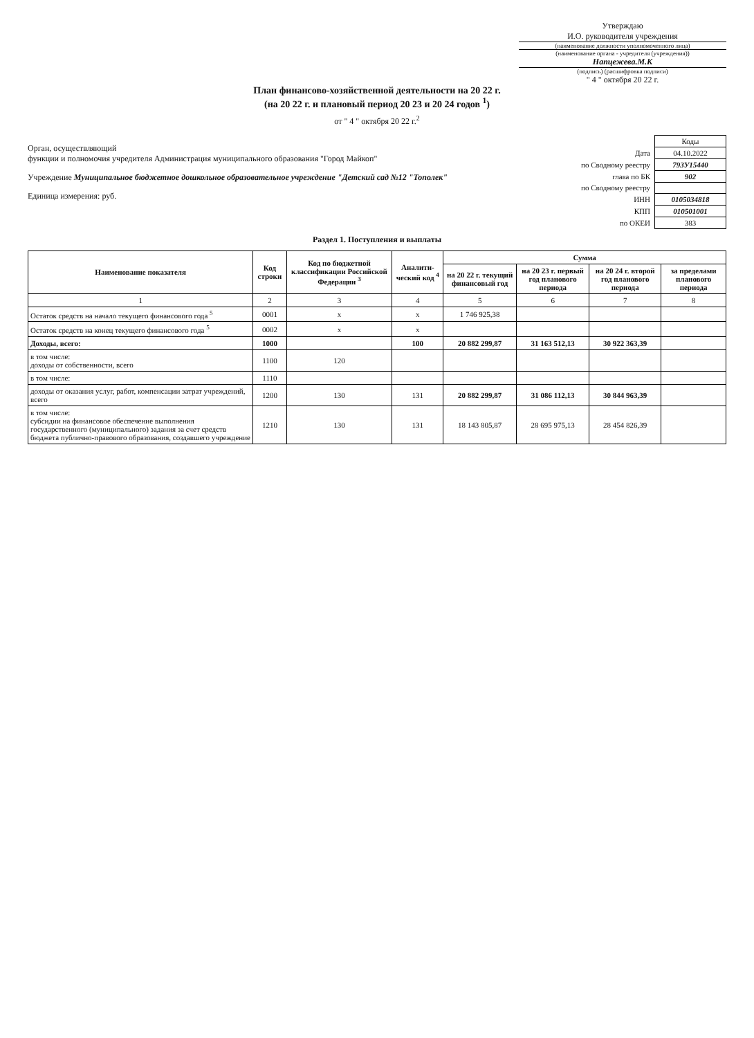Утверждаю
И.О. руководителя учреждения
(наименование должности уполномоченного лица)
(наименование органа - учредителя (учреждения))
Напцежева.М.К
(подпись) (расшифровка подписи)
" 4 " октября 20 22 г.
План финансово-хозяйственной деятельности на 20 22 г.
(на 20 22 г. и плановый период 20 23 и 20 24 годов <sup>1</sup>)
от " 4 " октября 20 22 г.<sup>2</sup>
Орган, осуществляющий
функции и полномочия учредителя Администрация муниципального образования "Город Майкоп"
Учреждение Муниципальное бюджетное дошкольное образовательное учреждение "Детский сад №12 "Тополек"
Единица измерения: руб.
| | Коды |
| Дата | 04.10.2022 |
| по Сводному реестру | 793У15440 |
| глава по БК | 902 |
| по Сводному реестру | |
| ИНН | 0105034818 |
| КПП | 010501001 |
| по ОКЕИ | 383 |
Раздел 1. Поступления и выплаты
| Наименование показателя | Код строки | Код по бюджетной классификации Российской Федерации <sup>3</sup> | Аналити-ческий код <sup>4</sup> | Сумма | | | |
| --- | --- | --- | --- | --- | --- | --- | --- |
| | | | | на 20 22 г. текущий финансовый год | на 20 23 г. первый год планового периода | на 20 24 г. второй год планового периода | за пределами планового периода |
| 1 | 2 | 3 | 4 | 5 | 6 | 7 | 8 |
| Остаток средств на начало текущего финансового года <sup>5</sup> | 0001 | x | x | 1 746 925,38 | | | |
| Остаток средств на конец текущего финансового года <sup>5</sup> | 0002 | x | x | | | | |
| Доходы, всего: | 1000 | | 100 | 20 882 299,87 | 31 163 512,13 | 30 922 363,39 | |
| в том числе: доходы от собственности, всего | 1100 | 120 | | | | | |
| в том числе: | 1110 | | | | | | |
| доходы от оказания услуг, работ, компенсации затрат учреждений, всего | 1200 | 130 | 131 | 20 882 299,87 | 31 086 112,13 | 30 844 963,39 | |
| в том числе: субсидии на финансовое обеспечение выполнения государственного (муниципального) задания за счет средств бюджета публично-правового образования, создавшего учреждение | 1210 | 130 | 131 | 18 143 805,87 | 28 695 975,13 | 28 454 826,39 | |